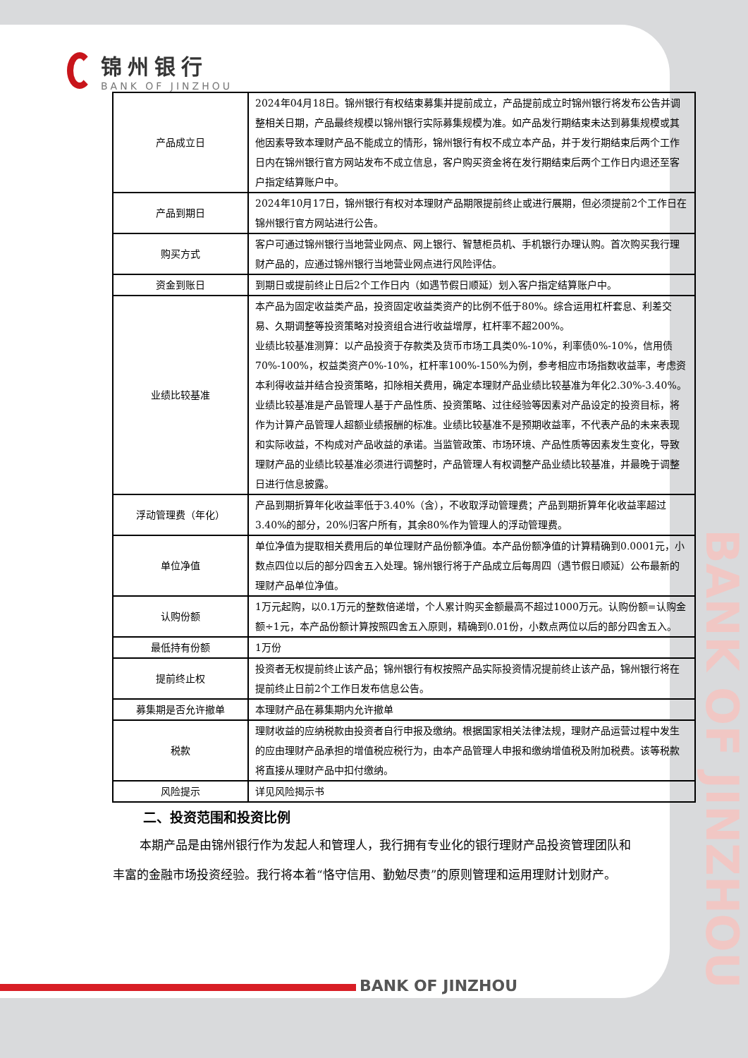BANK OF JINZHOU
锦州银行
BANK OF JINZHOU
| 产品成立日 | 2024年04月18日。锦州银行有权结束募集并提前成立，产品提前成立时锦州银行将发布公告并调整相关日期，产品最终规模以锦州银行实际募集规模为准。如产品发行期结束未达到募集规模或其他因素导致本理财产品不能成立的情形，锦州银行有权不成立本产品，并于发行期结束后两个工作日内在锦州银行官方网站发布不成立信息，客户购买资金将在发行期结束后两个工作日内退还至客户指定结算账户中。 |
| 产品到期日 | 2024年10月17日，锦州银行有权对本理财产品期限提前终止或进行展期，但必须提前2个工作日在锦州银行官方网站进行公告。 |
| 购买方式 | 客户可通过锦州银行当地营业网点、网上银行、智慧柜员机、手机银行办理认购。首次购买我行理财产品的，应通过锦州银行当地营业网点进行风险评估。 |
| 资金到账日 | 到期日或提前终止日后2个工作日内（如遇节假日顺延）划入客户指定结算账户中。 |
| 业绩比较基准 | 本产品为固定收益类产品，投资固定收益类资产的比例不低于80%。综合运用杠杆套息、利差交易、久期调整等投资策略对投资组合进行收益增厚，杠杆率不超200%。 业绩比较基准测算：以产品投资于存款类及货币市场工具类0%-10%，利率债0%-10%，信用债70%-100%，权益类资产0%-10%，杠杆率100%-150%为例，参考相应市场指数收益率，考虑资本利得收益并结合投资策略，扣除相关费用，确定本理财产品业绩比较基准为年化2.30%-3.40%。 业绩比较基准是产品管理人基于产品性质、投资策略、过往经验等因素对产品设定的投资目标，将作为计算产品管理人超额业绩报酬的标准。业绩比较基准不是预期收益率，不代表产品的未来表现和实际收益，不构成对产品收益的承诺。当监管政策、市场环境、产品性质等因素发生变化，导致理财产品的业绩比较基准必须进行调整时，产品管理人有权调整产品业绩比较基准，并最晚于调整日进行信息披露。 |
| 浮动管理费（年化） | 产品到期折算年化收益率低于3.40%（含），不收取浮动管理费；产品到期折算年化收益率超过3.40%的部分，20%归客户所有，其余80%作为管理人的浮动管理费。 |
| 单位净值 | 单位净值为提取相关费用后的单位理财产品份额净值。本产品份额净值的计算精确到0.0001元，小数点四位以后的部分四舍五入处理。锦州银行将于产品成立后每周四（遇节假日顺延）公布最新的理财产品单位净值。 |
| 认购份额 | 1万元起购，以0.1万元的整数倍递增，个人累计购买金额最高不超过1000万元。认购份额=认购金额÷1元，本产品份额计算按照四舍五入原则，精确到0.01份，小数点两位以后的部分四舍五入。 |
| 最低持有份额 | 1万份 |
| 提前终止权 | 投资者无权提前终止该产品；锦州银行有权按照产品实际投资情况提前终止该产品，锦州银行将在提前终止日前2个工作日发布信息公告。 |
| 募集期是否允许撤单 | 本理财产品在募集期内允许撤单 |
| 税款 | 理财收益的应纳税款由投资者自行申报及缴纳。根据国家相关法律法规，理财产品运营过程中发生的应由理财产品承担的增值税应税行为，由本产品管理人申报和缴纳增值税及附加税费。该等税款将直接从理财产品中扣付缴纳。 |
| 风险提示 | 详见风险揭示书 |
二、投资范围和投资比例
本期产品是由锦州银行作为发起人和管理人，我行拥有专业化的银行理财产品投资管理团队和丰富的金融市场投资经验。我行将本着“恪守信用、勤勉尽责”的原则管理和运用理财计划财产。
BANK OF JINZHOU